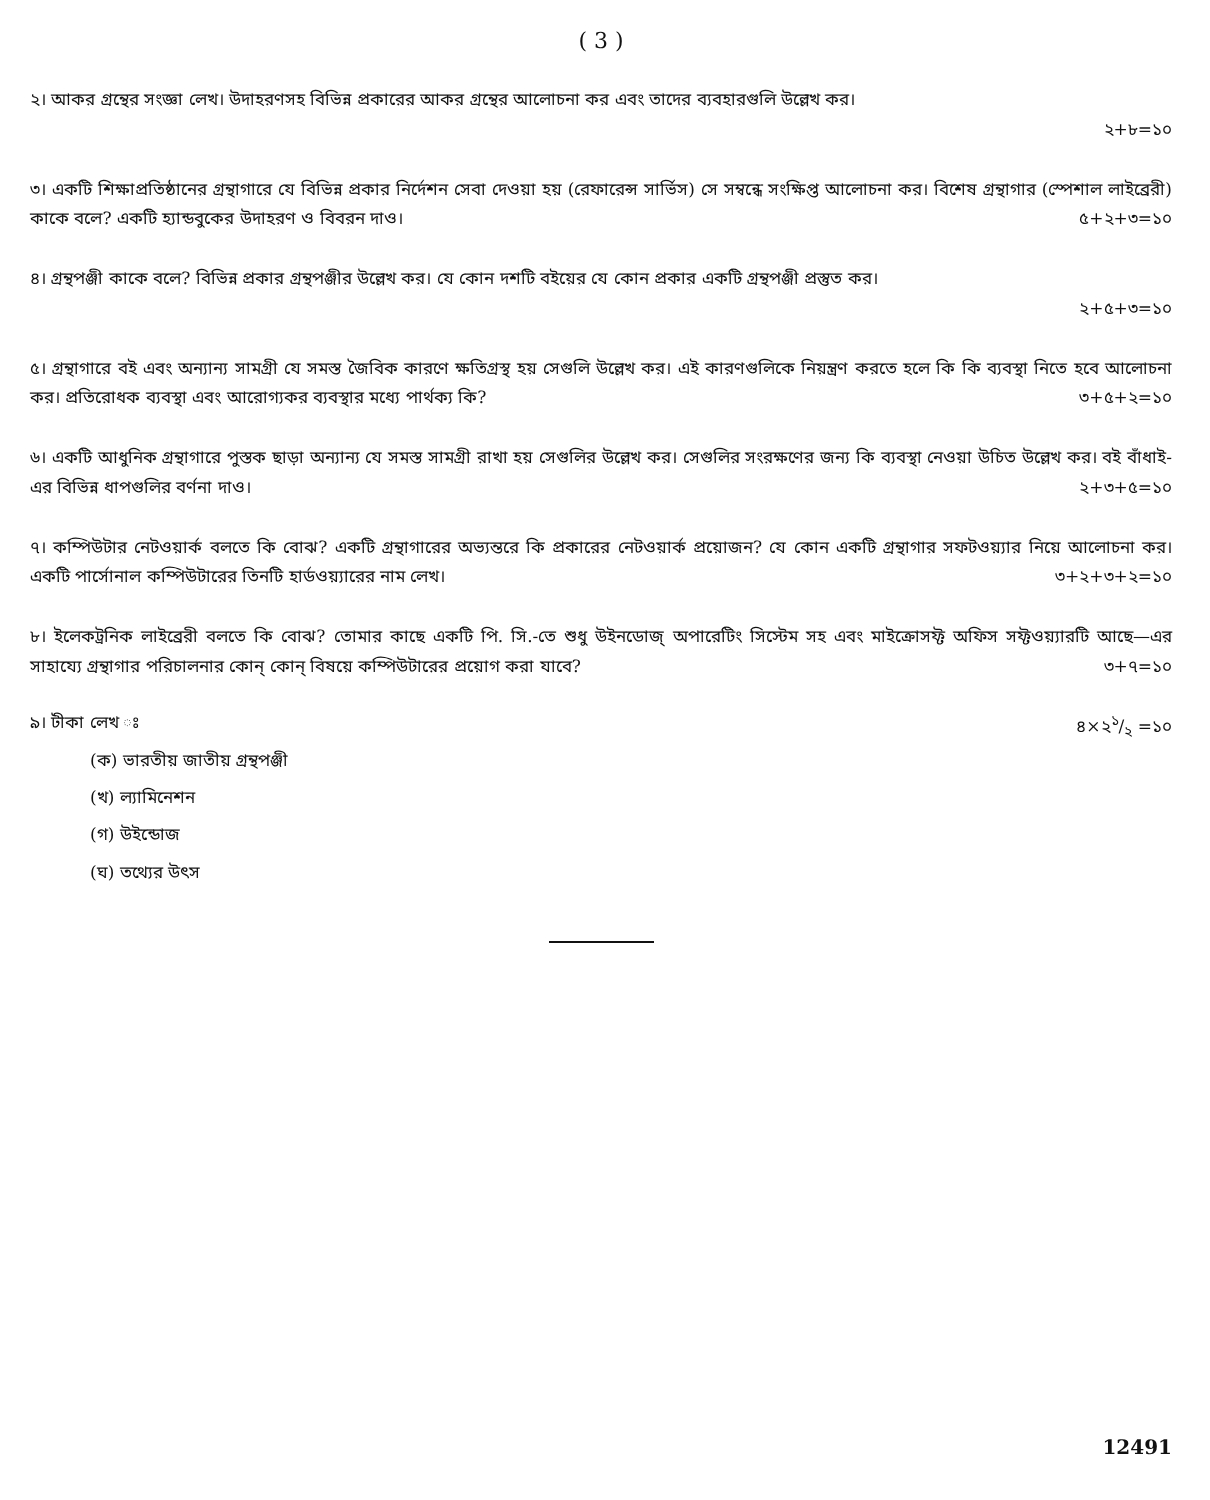( 3 )
২। আকর গ্রন্থের সংজ্ঞা লেখ। উদাহরণসহ বিভিন্ন প্রকারের আকর গ্রন্থের আলোচনা কর এবং তাদের ব্যবহারগুলি উল্লেখ কর।
২+৮=১০
৩। একটি শিক্ষাপ্রতিষ্ঠানের গ্রন্থাগারে যে বিভিন্ন প্রকার নির্দেশন সেবা দেওয়া হয় (রেফারেন্স সার্ভিস) সে সম্বন্ধে সংক্ষিপ্ত আলোচনা কর। বিশেষ গ্রন্থাগার (স্পেশাল লাইব্রেরী) কাকে বলে? একটি হ্যান্ডবুকের উদাহরণ ও বিবরন দাও। ৫+২+৩=১০
৪। গ্রন্থপঞ্জী কাকে বলে? বিভিন্ন প্রকার গ্রন্থপঞ্জীর উল্লেখ কর। যে কোন দশটি বইয়ের যে কোন প্রকার একটি গ্রন্থপঞ্জী প্রস্তুত কর।
২+৫+৩=১০
৫। গ্রন্থাগারে বই এবং অন্যান্য সামগ্রী যে সমস্ত জৈবিক কারণে ক্ষতিগ্রস্থ হয় সেগুলি উল্লেখ কর। এই কারণগুলিকে নিয়ন্ত্রণ করতে হলে কি কি ব্যবস্থা নিতে হবে আলোচনা কর। প্রতিরোধক ব্যবস্থা এবং আরোগ্যকর ব্যবস্থার মধ্যে পার্থক্য কি? ৩+৫+২=১০
৬। একটি আধুনিক গ্রন্থাগারে পুস্তক ছাড়া অন্যান্য যে সমস্ত সামগ্রী রাখা হয় সেগুলির উল্লেখ কর। সেগুলির সংরক্ষণের জন্য কি ব্যবস্থা নেওয়া উচিত উল্লেখ কর। বই বাঁধাই-এর বিভিন্ন ধাপগুলির বর্ণনা দাও। ২+৩+৫=১০
৭। কম্পিউটার নেটওয়ার্ক বলতে কি বোঝ? একটি গ্রন্থাগারের অভ্যন্তরে কি প্রকারের নেটওয়ার্ক প্রয়োজন? যে কোন একটি গ্রন্থাগার সফটওয়্যার নিয়ে আলোচনা কর। একটি পার্সোনাল কম্পিউটারের তিনটি হার্ডওয়্যারের নাম লেখ। ৩+২+৩+২=১০
৮। ইলেকট্রনিক লাইব্রেরী বলতে কি বোঝ? তোমার কাছে একটি পি. সি.-তে শুধু উইনডোজ্ অপারেটিং সিস্টেম সহ এবং মাইক্রোসফ্ট অফিস সফ্টওয়্যারটি আছে—এর সাহায্যে গ্রন্থাগার পরিচালনার কোন্ কোন্ বিষয়ে কম্পিউটারের প্রয়োগ করা যাবে? ৩+৭=১০
৯। টীকা লেখ ঃ ৪×২১/২ =১০
(ক) ভারতীয় জাতীয় গ্রন্থপঞ্জী
(খ) ল্যামিনেশন
(গ) উইন্ডোজ
(ঘ) তথ্যের উৎস
12491